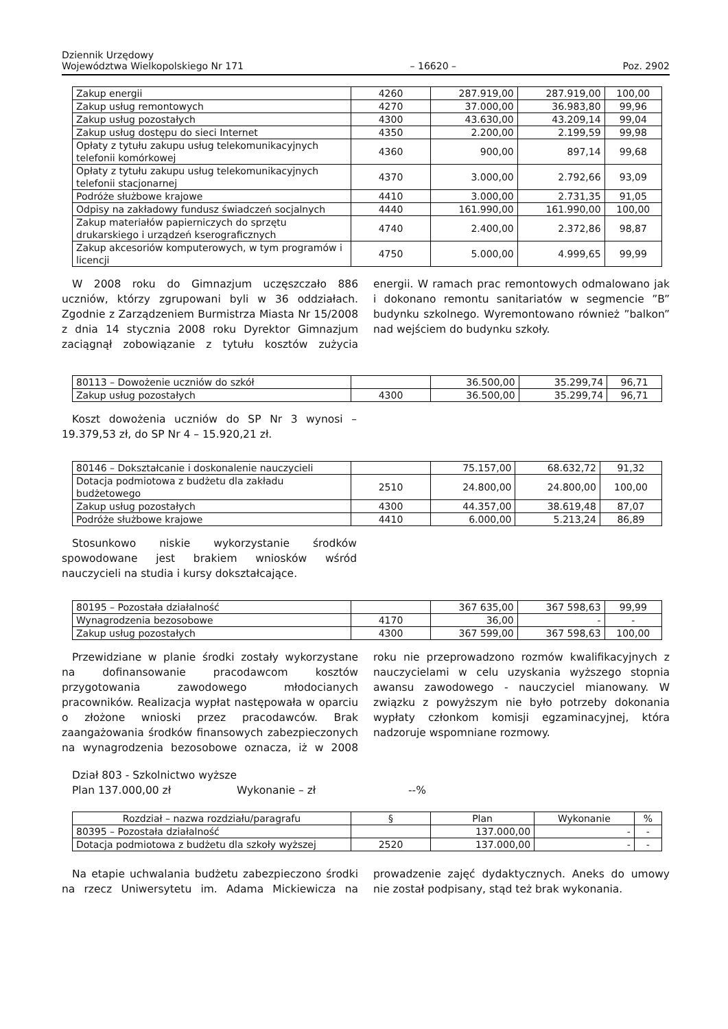Dziennik Urzędowy
Województwa Wielkopolskiego Nr 171
– 16620 –
Poz. 2902
| Zakup energii | 4260 | 287.919,00 | 287.919,00 | 100,00 |
| Zakup usług remontowych | 4270 | 37.000,00 | 36.983,80 | 99,96 |
| Zakup usług pozostałych | 4300 | 43.630,00 | 43.209,14 | 99,04 |
| Zakup usług dostępu do sieci Internet | 4350 | 2.200,00 | 2.199,59 | 99,98 |
| Opłaty z tytułu zakupu usług telekomunikacyjnych telefonii komórkowej | 4360 | 900,00 | 897,14 | 99,68 |
| Opłaty z tytułu zakupu usług telekomunikacyjnych telefonii stacjonarnej | 4370 | 3.000,00 | 2.792,66 | 93,09 |
| Podróże służbowe krajowe | 4410 | 3.000,00 | 2.731,35 | 91,05 |
| Odpisy na zakładowy fundusz świadczeń socjalnych | 4440 | 161.990,00 | 161.990,00 | 100,00 |
| Zakup materiałów papierniczych do sprzętu drukarskiego i urządzeń kserograficznych | 4740 | 2.400,00 | 2.372,86 | 98,87 |
| Zakup akcesoriów komputerowych, w tym programów i licencji | 4750 | 5.000,00 | 4.999,65 | 99,99 |
W 2008 roku do Gimnazjum uczęszczało 886 uczniów, którzy zgrupowani byli w 36 oddziałach. Zgodnie z Zarządzeniem Burmistrza Miasta Nr 15/2008 z dnia 14 stycznia 2008 roku Dyrektor Gimnazjum zaciągnął zobowiązanie z tytułu kosztów zużycia energii. W ramach prac remontowych odmalowano jak i dokonano remontu sanitariatów w segmencie ”B” budynku szkolnego. Wyremontowano również ”balkon” nad wejściem do budynku szkoły.
| 80113 – Dowożenie uczniów do szkół | | 36.500,00 | 35.299,74 | 96,71 |
| Zakup usług pozostałych | 4300 | 36.500,00 | 35.299,74 | 96,71 |
Koszt dowożenia uczniów do SP Nr 3 wynosi – 19.379,53 zł, do SP Nr 4 – 15.920,21 zł.
| 80146 – Dokształcanie i doskonalenie nauczycieli | | 75.157,00 | 68.632,72 | 91,32 |
| Dotacja podmiotowa z budżetu dla zakładu budżetowego | 2510 | 24.800,00 | 24.800,00 | 100,00 |
| Zakup usług pozostałych | 4300 | 44.357,00 | 38.619,48 | 87,07 |
| Podróże służbowe krajowe | 4410 | 6.000,00 | 5.213,24 | 86,89 |
Stosunkowo niskie wykorzystanie środków spowodowane jest brakiem wniosków wśród nauczycieli na studia i kursy dokształcające.
| 80195 – Pozostała działalność | | 367 635,00 | 367 598,63 | 99,99 |
| Wynagrodzenia bezosobowe | 4170 | 36,00 | - | - |
| Zakup usług pozostałych | 4300 | 367 599,00 | 367 598,63 | 100,00 |
Przewidziane w planie środki zostały wykorzystane na dofinansowanie pracodawcom kosztów przygotowania zawodowego młodocianych pracowników. Realizacja wypłat następowała w oparciu o złożone wnioski przez pracodawców. Brak zaangażowania środków finansowych zabezpieczonych na wynagrodzenia bezosobowe oznacza, iż w 2008 roku nie przeprowadzono rozmów kwalifikacyjnych z nauczycielami w celu uzyskania wyższego stopnia awansu zawodowego - nauczyciel mianowany. W związku z powyższym nie było potrzeby dokonania wypłaty członkom komisji egzaminacyjnej, która nadzoruje wspomniane rozmowy.
Dział 803 - Szkolnictwo wyższe
Plan 137.000,00 zł Wykonanie – zł --%
| Rozdział – nazwa rozdziału/paragrafu | § | Plan | Wykonanie | % |
| 80395 – Pozostała działalność | | 137.000,00 | - | - |
| Dotacja podmiotowa z budżetu dla szkoły wyższej | 2520 | 137.000,00 | - | - |
Na etapie uchwalania budżetu zabezpieczono środki na rzecz Uniwersytetu im. Adama Mickiewicza na prowadzenie zajęć dydaktycznych. Aneks do umowy nie został podpisany, stąd też brak wykonania.